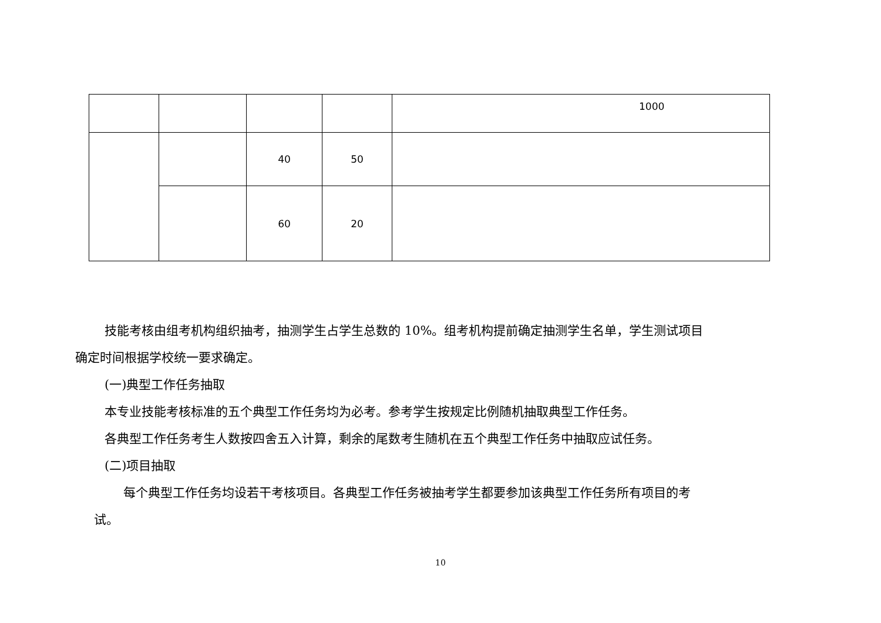| | | | | 1000 |
| | | 40 | 50 | |
| | | 60 | 20 | |
技能考核由组考机构组织抽考，抽测学生占学生总数的 10%。组考机构提前确定抽测学生名单，学生测试项目
确定时间根据学校统一要求确定。
(一)典型工作任务抽取
本专业技能考核标准的五个典型工作任务均为必考。参考学生按规定比例随机抽取典型工作任务。
各典型工作任务考生人数按四舍五入计算，剩余的尾数考生随机在五个典型工作任务中抽取应试任务。
(二)项目抽取
每个典型工作任务均设若干考核项目。各典型工作任务被抽考学生都要参加该典型工作任务所有项目的考
试。
10